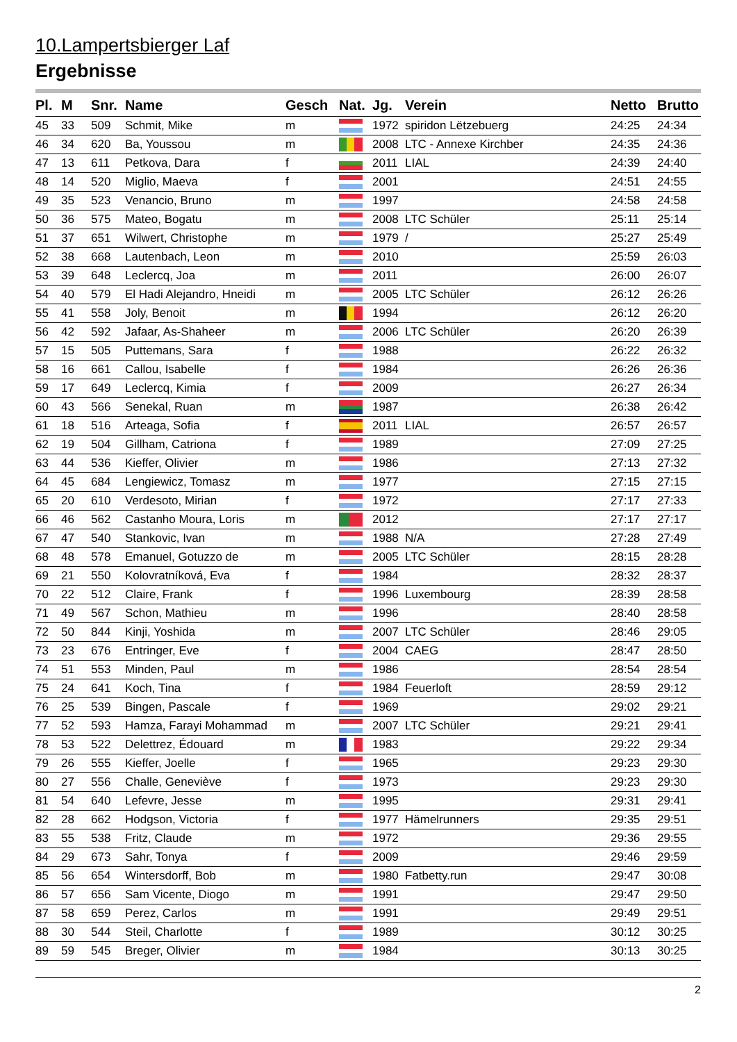10.Lampertsbierger Laf
Ergebnisse
| Pl. | M | Snr. | Name | Gesch | Nat. | Jg. | Verein | Netto | Brutto |
| --- | --- | --- | --- | --- | --- | --- | --- | --- | --- |
| 45 | 33 | 509 | Schmit, Mike | m | | 1972 | spiridon Lëtzebuerg | 24:25 | 24:34 |
| 46 | 34 | 620 | Ba, Youssou | m | | 2008 | LTC - Annexe Kirchber | 24:35 | 24:36 |
| 47 | 13 | 611 | Petkova, Dara | f | | 2011 | LIAL | 24:39 | 24:40 |
| 48 | 14 | 520 | Miglio, Maeva | f | | 2001 | | 24:51 | 24:55 |
| 49 | 35 | 523 | Venancio, Bruno | m | | 1997 | | 24:58 | 24:58 |
| 50 | 36 | 575 | Mateo, Bogatu | m | | 2008 | LTC Schüler | 25:11 | 25:14 |
| 51 | 37 | 651 | Wilwert, Christophe | m | | 1979 | / | 25:27 | 25:49 |
| 52 | 38 | 668 | Lautenbach, Leon | m | | 2010 | | 25:59 | 26:03 |
| 53 | 39 | 648 | Leclercq, Joa | m | | 2011 | | 26:00 | 26:07 |
| 54 | 40 | 579 | El Hadi Alejandro, Hneidi | m | | 2005 | LTC Schüler | 26:12 | 26:26 |
| 55 | 41 | 558 | Joly, Benoit | m | | 1994 | | 26:12 | 26:20 |
| 56 | 42 | 592 | Jafaar, As-Shaheer | m | | 2006 | LTC Schüler | 26:20 | 26:39 |
| 57 | 15 | 505 | Puttemans, Sara | f | | 1988 | | 26:22 | 26:32 |
| 58 | 16 | 661 | Callou, Isabelle | f | | 1984 | | 26:26 | 26:36 |
| 59 | 17 | 649 | Leclercq, Kimia | f | | 2009 | | 26:27 | 26:34 |
| 60 | 43 | 566 | Senekal, Ruan | m | | 1987 | | 26:38 | 26:42 |
| 61 | 18 | 516 | Arteaga, Sofia | f | | 2011 | LIAL | 26:57 | 26:57 |
| 62 | 19 | 504 | Gillham, Catriona | f | | 1989 | | 27:09 | 27:25 |
| 63 | 44 | 536 | Kieffer, Olivier | m | | 1986 | | 27:13 | 27:32 |
| 64 | 45 | 684 | Lengiewicz, Tomasz | m | | 1977 | | 27:15 | 27:15 |
| 65 | 20 | 610 | Verdesoto, Mirian | f | | 1972 | | 27:17 | 27:33 |
| 66 | 46 | 562 | Castanho Moura, Loris | m | | 2012 | | 27:17 | 27:17 |
| 67 | 47 | 540 | Stankovic, Ivan | m | | 1988 | N/A | 27:28 | 27:49 |
| 68 | 48 | 578 | Emanuel, Gotuzzo de | m | | 2005 | LTC Schüler | 28:15 | 28:28 |
| 69 | 21 | 550 | Kolovratníková, Eva | f | | 1984 | | 28:32 | 28:37 |
| 70 | 22 | 512 | Claire, Frank | f | | 1996 | Luxembourg | 28:39 | 28:58 |
| 71 | 49 | 567 | Schon, Mathieu | m | | 1996 | | 28:40 | 28:58 |
| 72 | 50 | 844 | Kinji, Yoshida | m | | 2007 | LTC Schüler | 28:46 | 29:05 |
| 73 | 23 | 676 | Entringer, Eve | f | | 2004 | CAEG | 28:47 | 28:50 |
| 74 | 51 | 553 | Minden, Paul | m | | 1986 | | 28:54 | 28:54 |
| 75 | 24 | 641 | Koch, Tina | f | | 1984 | Feuerloft | 28:59 | 29:12 |
| 76 | 25 | 539 | Bingen, Pascale | f | | 1969 | | 29:02 | 29:21 |
| 77 | 52 | 593 | Hamza, Farayi Mohammad | m | | 2007 | LTC Schüler | 29:21 | 29:41 |
| 78 | 53 | 522 | Delettrez, Édouard | m | | 1983 | | 29:22 | 29:34 |
| 79 | 26 | 555 | Kieffer, Joelle | f | | 1965 | | 29:23 | 29:30 |
| 80 | 27 | 556 | Challe, Geneviève | f | | 1973 | | 29:23 | 29:30 |
| 81 | 54 | 640 | Lefevre, Jesse | m | | 1995 | | 29:31 | 29:41 |
| 82 | 28 | 662 | Hodgson, Victoria | f | | 1977 | Hämelrunners | 29:35 | 29:51 |
| 83 | 55 | 538 | Fritz, Claude | m | | 1972 | | 29:36 | 29:55 |
| 84 | 29 | 673 | Sahr, Tonya | f | | 2009 | | 29:46 | 29:59 |
| 85 | 56 | 654 | Wintersdorff, Bob | m | | 1980 | Fatbetty.run | 29:47 | 30:08 |
| 86 | 57 | 656 | Sam Vicente, Diogo | m | | 1991 | | 29:47 | 29:50 |
| 87 | 58 | 659 | Perez, Carlos | m | | 1991 | | 29:49 | 29:51 |
| 88 | 30 | 544 | Steil, Charlotte | f | | 1989 | | 30:12 | 30:25 |
| 89 | 59 | 545 | Breger, Olivier | m | | 1984 | | 30:13 | 30:25 |
2